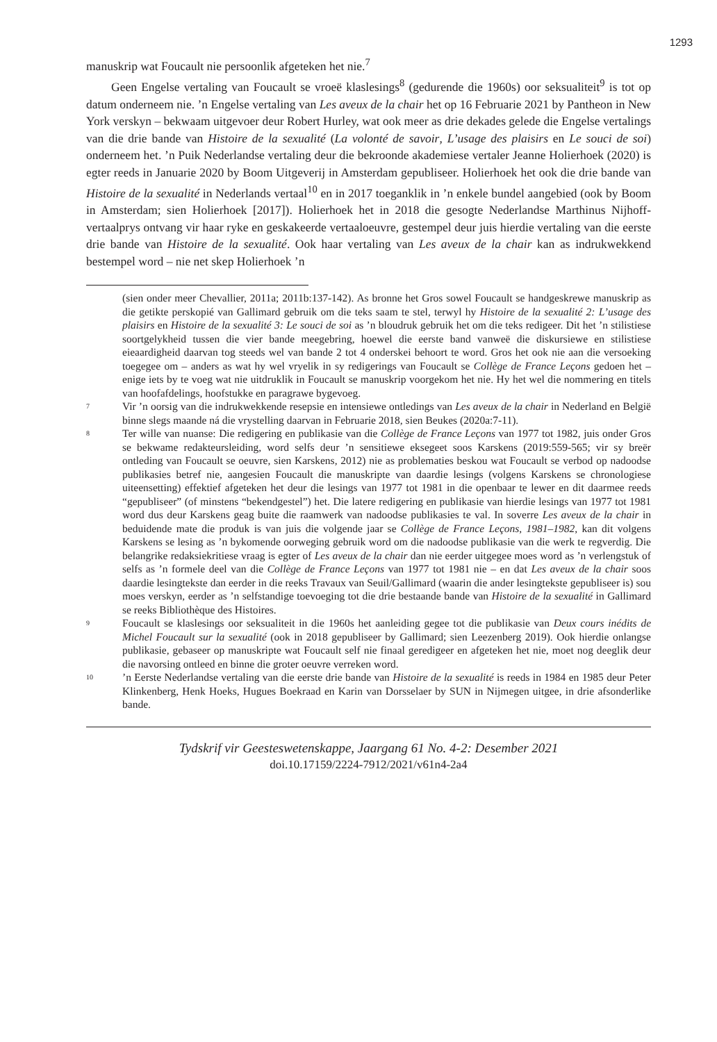1293
manuskrip wat Foucault nie persoonlik afgeteken het nie.<sup>7</sup>
Geen Engelse vertaling van Foucault se vroeë klaslesings<sup>8</sup> (gedurende die 1960s) oor seksualiteit<sup>9</sup> is tot op datum onderneem nie. ’n Engelse vertaling van Les aveux de la chair het op 16 Februarie 2021 by Pantheon in New York verskyn – bekwaam uitgevoer deur Robert Hurley, wat ook meer as drie dekades gelede die Engelse vertalings van die drie bande van Histoire de la sexualité (La volonté de savoir, L’usage des plaisirs en Le souci de soi) onderneem het. ’n Puik Nederlandse vertaling deur die bekroonde akademiese vertaler Jeanne Holierhoek (2020) is egter reeds in Januarie 2020 by Boom Uitgeverij in Amsterdam gepubliseer. Holierhoek het ook die drie bande van Histoire de la sexualité in Nederlands vertaal<sup>10</sup> en in 2017 toeganklik in ’n enkele bundel aangebied (ook by Boom in Amsterdam; sien Holierhoek [2017]). Holierhoek het in 2018 die gesogte Nederlandse Marthinus Nijhoff-vertaalprys ontvang vir haar ryke en geskakeerde vertaaloeuvre, gestempel deur juis hierdie vertaling van die eerste drie bande van Histoire de la sexualité. Ook haar vertaling van Les aveux de la chair kan as indrukwekkend bestempel word – nie net skep Holierhoek ’n
(sien onder meer Chevallier, 2011a; 2011b:137-142). As bronne het Gros sowel Foucault se handgeskrewe manuskrip as die getikte perskopié van Gallimard gebruik om die teks saam te stel, terwyl hy Histoire de la sexualité 2: L’usage des plaisirs en Histoire de la sexualité 3: Le souci de soi as ’n bloudruk gebruik het om die teks redigeer. Dit het ’n stilistiese soortgelykheid tussen die vier bande meegebring, hoewel die eerste band vanweë die diskursiewe en stilistiese eieaardigheid daarvan tog steeds wel van bande 2 tot 4 onderskei behoort te word. Gros het ook nie aan die versoeking toegegee om – anders as wat hy wel vryelik in sy redigerings van Foucault se Collège de France Leçons gedoen het – enige iets by te voeg wat nie uitdruklik in Foucault se manuskrip voorgekom het nie. Hy het wel die nommering en titels van hoofafdelings, hoofstukke en paragrawe bygevoeg.
7 Vir ’n oorsig van die indrukwekkende resepsie en intensiewe ontledings van Les aveux de la chair in Nederland en België binne slegs maande ná die vrystelling daarvan in Februarie 2018, sien Beukes (2020a:7-11).
8 Ter wille van nuanse: Die redigering en publikasie van die Collège de France Leçons van 1977 tot 1982, juis onder Gros se bekwame redakteursleiding, word selfs deur ’n sensitiewe eksegeet soos Karskens (2019:559-565; vir sy breër ontleding van Foucault se oeuvre, sien Karskens, 2012) nie as problematies beskou wat Foucault se verbod op nadoodse publikasies betref nie, aangesien Foucault die manuskripte van daardie lesings (volgens Karskens se chronologiese uiteensetting) effektief afgeteken het deur die lesings van 1977 tot 1981 in die openbaar te lewer en dit daarmee reeds “gepubliseer” (of minstens “bekendgestel”) het. Die latere redigering en publikasie van hierdie lesings van 1977 tot 1981 word dus deur Karskens geag buite die raamwerk van nadoodse publikasies te val. In soverre Les aveux de la chair in beduidende mate die produk is van juis die volgende jaar se Collège de France Leçons, 1981–1982, kan dit volgens Karskens se lesing as ’n bykomende oorweging gebruik word om die nadoodse publikasie van die werk te regverdig. Die belangrike redaksiekritiese vraag is egter of Les aveux de la chair dan nie eerder uitgegee moes word as ’n verlengstuk of selfs as ’n formele deel van die Collège de France Leçons van 1977 tot 1981 nie – en dat Les aveux de la chair soos daardie lesingtekste dan eerder in die reeks Travaux van Seuil/Gallimard (waarin die ander lesingtekste gepubliseer is) sou moes verskyn, eerder as ’n selfstandige toevoeging tot die drie bestaande bande van Histoire de la sexualité in Gallimard se reeks Bibliothèque des Histoires.
9 Foucault se klaslesings oor seksualiteit in die 1960s het aanleiding gegee tot die publikasie van Deux cours inédits de Michel Foucault sur la sexualité (ook in 2018 gepubliseer by Gallimard; sien Leezenberg 2019). Ook hierdie onlangse publikasie, gebaseer op manuskripte wat Foucault self nie finaal geredigeer en afgeteken het nie, moet nog deeglik deur die navorsing ontleed en binne die groter oeuvre verreken word.
10’n Eerste Nederlandse vertaling van die eerste drie bande van Histoire de la sexualité is reeds in 1984 en 1985 deur Peter Klinkenberg, Henk Hoeks, Hugues Boekraad en Karin van Dorsselaer by SUN in Nijmegen uitgee, in drie afsonderlike bande.
Tydskrif vir Geesteswetenskappe, Jaargang 61 No. 4-2: Desember 2021
doi.10.17159/2224-7912/2021/v61n4-2a4